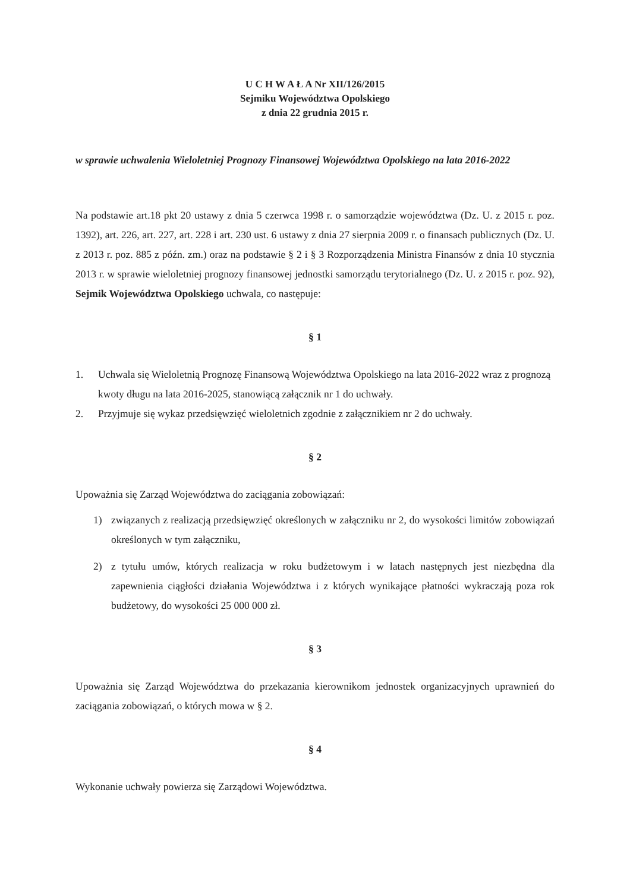U C H W A Ł A Nr XII/126/2015
Sejmiku Województwa Opolskiego
z dnia 22 grudnia 2015 r.
w sprawie uchwalenia Wieloletniej Prognozy Finansowej Województwa Opolskiego na lata 2016-2022
Na podstawie art.18 pkt 20 ustawy z dnia 5 czerwca 1998 r. o samorządzie województwa (Dz. U. z 2015 r. poz. 1392), art. 226, art. 227, art. 228 i art. 230 ust. 6 ustawy z dnia 27 sierpnia 2009 r. o finansach publicznych (Dz. U. z 2013 r. poz. 885 z późn. zm.) oraz na podstawie § 2 i § 3 Rozporządzenia Ministra Finansów z dnia 10 stycznia 2013 r. w sprawie wieloletniej prognozy finansowej jednostki samorządu terytorialnego (Dz. U. z 2015 r. poz. 92), Sejmik Województwa Opolskiego uchwala, co następuje:
§ 1
1. Uchwala się Wieloletnią Prognozę Finansową Województwa Opolskiego na lata 2016-2022 wraz z prognozą kwoty długu na lata 2016-2025, stanowiącą załącznik nr 1 do uchwały.
2. Przyjmuje się wykaz przedsięwzięć wieloletnich zgodnie z załącznikiem nr 2 do uchwały.
§ 2
Upoważnia się Zarząd Województwa do zaciągania zobowiązań:
1) związanych z realizacją przedsięwzięć określonych w załączniku nr 2, do wysokości limitów zobowiązań określonych w tym załączniku,
2) z tytułu umów, których realizacja w roku budżetowym i w latach następnych jest niezbędna dla zapewnienia ciągłości działania Województwa i z których wynikające płatności wykraczają poza rok budżetowy, do wysokości 25 000 000 zł.
§ 3
Upoważnia się Zarząd Województwa do przekazania kierownikom jednostek organizacyjnych uprawnień do zaciągania zobowiązań, o których mowa w § 2.
§ 4
Wykonanie uchwały powierza się Zarządowi Województwa.